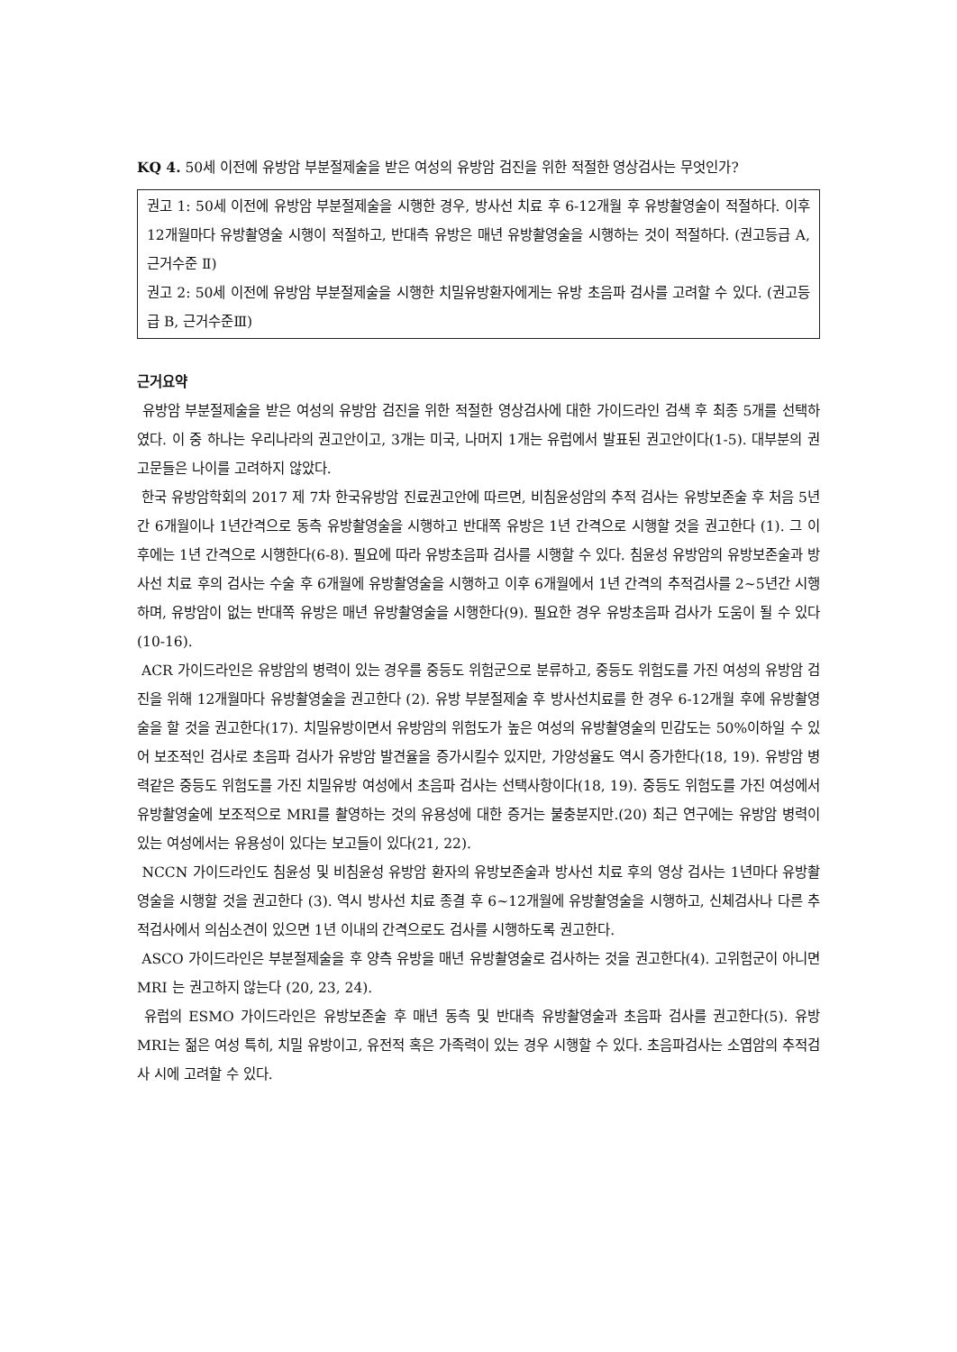KQ 4. 50세 이전에 유방암 부분절제술을 받은 여성의 유방암 검진을 위한 적절한 영상검사는 무엇인가?
권고 1: 50세 이전에 유방암 부분절제술을 시행한 경우, 방사선 치료 후 6-12개월 후 유방촬영술이 적절하다. 이후 12개월마다 유방촬영술 시행이 적절하고, 반대측 유방은 매년 유방촬영술을 시행하는 것이 적절하다. (권고등급 A, 근거수준 Ⅱ)
권고 2: 50세 이전에 유방암 부분절제술을 시행한 치밀유방환자에게는 유방 초음파 검사를 고려할 수 있다. (권고등급 B, 근거수준Ⅲ)
근거요약
유방암 부분절제술을 받은 여성의 유방암 검진을 위한 적절한 영상검사에 대한 가이드라인 검색 후 최종 5개를 선택하였다. 이 중 하나는 우리나라의 권고안이고, 3개는 미국, 나머지 1개는 유럽에서 발표된 권고안이다(1-5). 대부분의 권고문들은 나이를 고려하지 않았다.
한국 유방암학회의 2017 제 7차 한국유방암 진료권고안에 따르면, 비침윤성암의 추적 검사는 유방보존술 후 처음 5년간 6개월이나 1년간격으로 동측 유방촬영술을 시행하고 반대쪽 유방은 1년 간격으로 시행할 것을 권고한다 (1). 그 이후에는 1년 간격으로 시행한다(6-8). 필요에 따라 유방초음파 검사를 시행할 수 있다. 침윤성 유방암의 유방보존술과 방사선 치료 후의 검사는 수술 후 6개월에 유방촬영술을 시행하고 이후 6개월에서 1년 간격의 추적검사를 2~5년간 시행하며, 유방암이 없는 반대쪽 유방은 매년 유방촬영술을 시행한다(9). 필요한 경우 유방초음파 검사가 도움이 될 수 있다(10-16).
ACR 가이드라인은 유방암의 병력이 있는 경우를 중등도 위험군으로 분류하고, 중등도 위험도를 가진 여성의 유방암 검진을 위해 12개월마다 유방촬영술을 권고한다 (2). 유방 부분절제술 후 방사선치료를 한 경우 6-12개월 후에 유방촬영술을 할 것을 권고한다(17). 치밀유방이면서 유방암의 위험도가 높은 여성의 유방촬영술의 민감도는 50%이하일 수 있어 보조적인 검사로 초음파 검사가 유방암 발견율을 증가시킬수 있지만, 가양성율도 역시 증가한다(18, 19). 유방암 병력같은 중등도 위험도를 가진 치밀유방 여성에서 초음파 검사는 선택사항이다(18, 19). 중등도 위험도를 가진 여성에서 유방촬영술에 보조적으로 MRI를 촬영하는 것의 유용성에 대한 증거는 불충분지만.(20) 최근 연구에는 유방암 병력이 있는 여성에서는 유용성이 있다는 보고들이 있다(21, 22).
NCCN 가이드라인도 침윤성 및 비침윤성 유방암 환자의 유방보존술과 방사선 치료 후의 영상 검사는 1년마다 유방촬영술을 시행할 것을 권고한다 (3). 역시 방사선 치료 종결 후 6~12개월에 유방촬영술을 시행하고, 신체검사나 다른 추적검사에서 의심소견이 있으면 1년 이내의 간격으로도 검사를 시행하도록 권고한다.
ASCO 가이드라인은 부분절제술을 후 양측 유방을 매년 유방촬영술로 검사하는 것을 권고한다(4). 고위험군이 아니면 MRI 는 권고하지 않는다 (20, 23, 24).
유럽의 ESMO 가이드라인은 유방보존술 후 매년 동측 및 반대측 유방촬영술과 초음파 검사를 권고한다(5). 유방 MRI는 젊은 여성 특히, 치밀 유방이고, 유전적 혹은 가족력이 있는 경우 시행할 수 있다. 초음파검사는 소엽암의 추적검사 시에 고려할 수 있다.